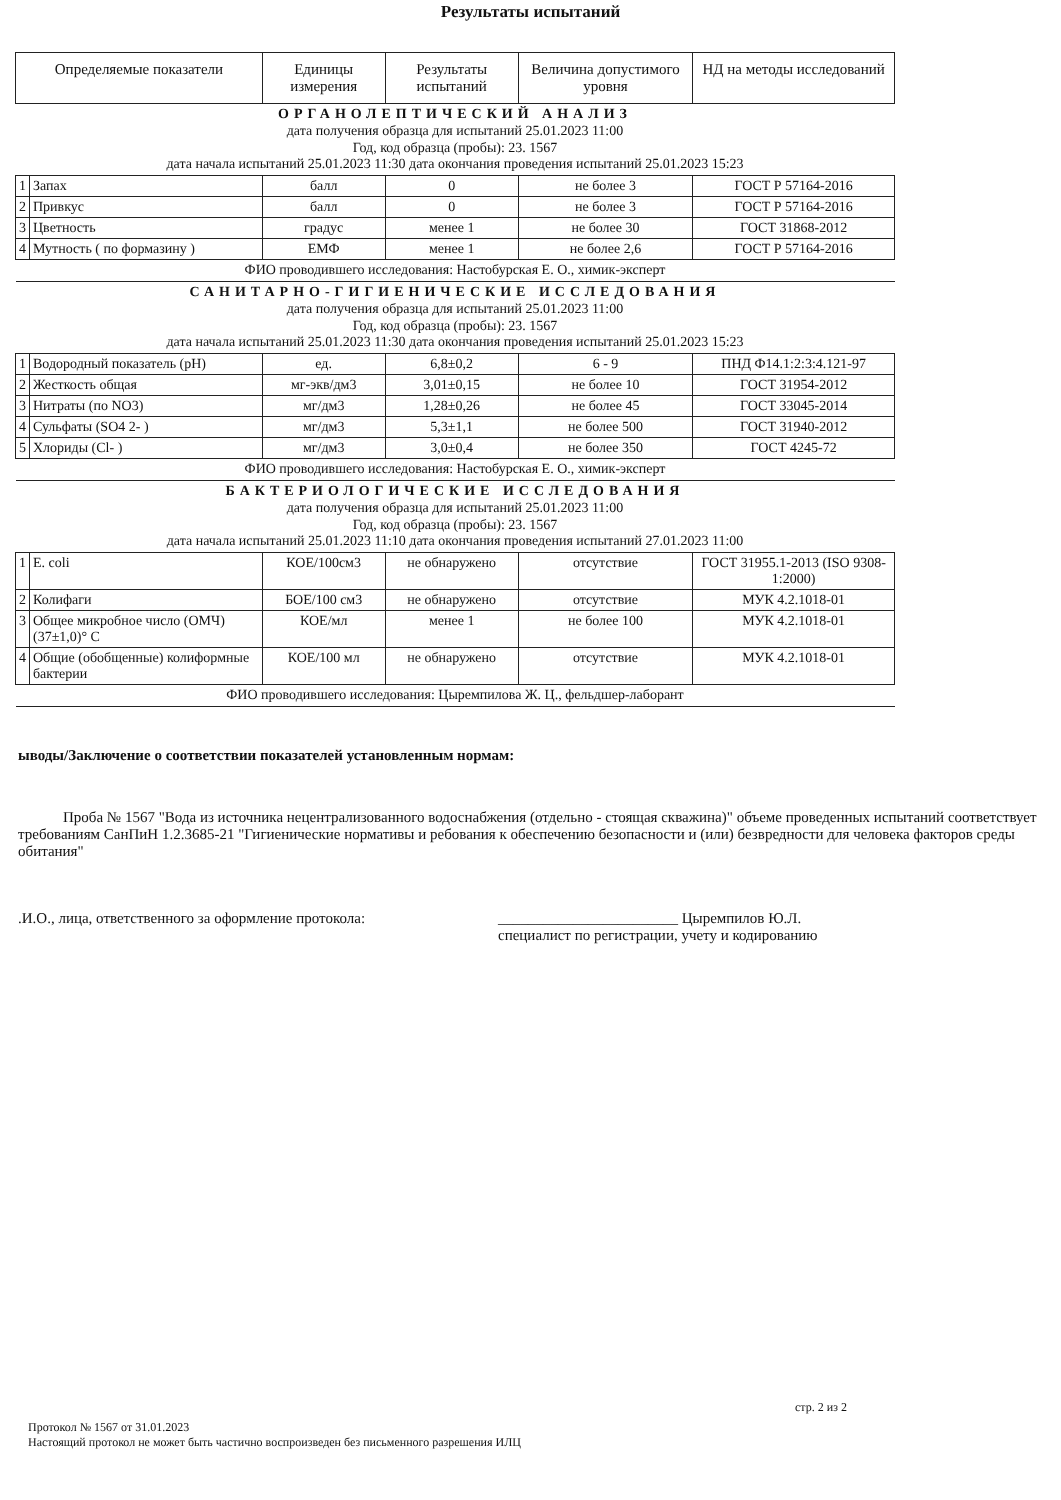Результаты испытаний
| Определяемые показатели | | Единицы измерения | Результаты испытаний | Величина допустимого уровня | НД на методы исследований |
| --- | --- | --- | --- | --- | --- |
| ОРГАНОЛЕПТИЧЕСКИЙ АНАЛИЗ дата получения образца для испытаний 25.01.2023 11:00 Год, код образца (пробы): 23. 1567 дата начала испытаний 25.01.2023 11:30 дата окончания проведения испытаний 25.01.2023 15:23 | | | | | |
| 1 | Запах | балл | 0 | не более 3 | ГОСТ Р 57164-2016 |
| 2 | Привкус | балл | 0 | не более 3 | ГОСТ Р 57164-2016 |
| 3 | Цветность | градус | менее 1 | не более 30 | ГОСТ 31868-2012 |
| 4 | Мутность ( по формазину ) | ЕМФ | менее 1 | не более 2,6 | ГОСТ Р 57164-2016 |
| ФИО проводившего исследования: Настобурская Е. О., химик-эксперт | | | | | |
| САНИТАРНО-ГИГИЕНИЧЕСКИЕ ИССЛЕДОВАНИЯ дата получения образца для испытаний 25.01.2023 11:00 Год, код образца (пробы): 23. 1567 дата начала испытаний 25.01.2023 11:30 дата окончания проведения испытаний 25.01.2023 15:23 | | | | | |
| 1 | Водородный показатель (pH) | ед. | 6,8±0,2 | 6 - 9 | ПНД Ф14.1:2:3:4.121-97 |
| 2 | Жесткость общая | мг-экв/дм3 | 3,01±0,15 | не более 10 | ГОСТ 31954-2012 |
| 3 | Нитраты (по NO3) | мг/дм3 | 1,28±0,26 | не более 45 | ГОСТ 33045-2014 |
| 4 | Сульфаты (SO4 2- ) | мг/дм3 | 5,3±1,1 | не более 500 | ГОСТ 31940-2012 |
| 5 | Хлориды (Cl- ) | мг/дм3 | 3,0±0,4 | не более 350 | ГОСТ 4245-72 |
| ФИО проводившего исследования: Настобурская Е. О., химик-эксперт | | | | | |
| БАКТЕРИОЛОГИЧЕСКИЕ ИССЛЕДОВАНИЯ дата получения образца для испытаний 25.01.2023 11:00 Год, код образца (пробы): 23. 1567 дата начала испытаний 25.01.2023 11:10 дата окончания проведения испытаний 27.01.2023 11:00 | | | | | |
| 1 | E. coli | КОЕ/100см3 | не обнаружено | отсутствие | ГОСТ 31955.1-2013 (ISO 9308-1:2000) |
| 2 | Колифаги | БОЕ/100 см3 | не обнаружено | отсутствие | МУК 4.2.1018-01 |
| 3 | Общее микробное число (ОМЧ) (37±1,0)° С | КОЕ/мл | менее 1 | не более 100 | МУК 4.2.1018-01 |
| 4 | Общие (обобщенные) колиформные бактерии | КОЕ/100 мл | не обнаружено | отсутствие | МУК 4.2.1018-01 |
| ФИО проводившего исследования: Цыремпилова Ж. Ц., фельдшер-лаборант | | | | | |
ыводы/Заключение о соответствии показателей установленным нормам:
Проба № 1567 "Вода из источника нецентрализованного водоснабжения (отдельно - стоящая скважина)" объеме проведенных испытаний соответствует требованиям СанПиН 1.2.3685-21 "Гигиенические нормативы и ребования к обеспечению безопасности и (или) безвредности для человека факторов среды обитания"
.И.О., лица, ответственного за оформление протокола: ________________________ Цыремпилов Ю.Л.
специалист по регистрации, учету и кодированию
стр. 2 из 2
Протокол № 1567 от 31.01.2023
Настоящий протокол не может быть частично воспроизведен без письменного разрешения ИЛЦ